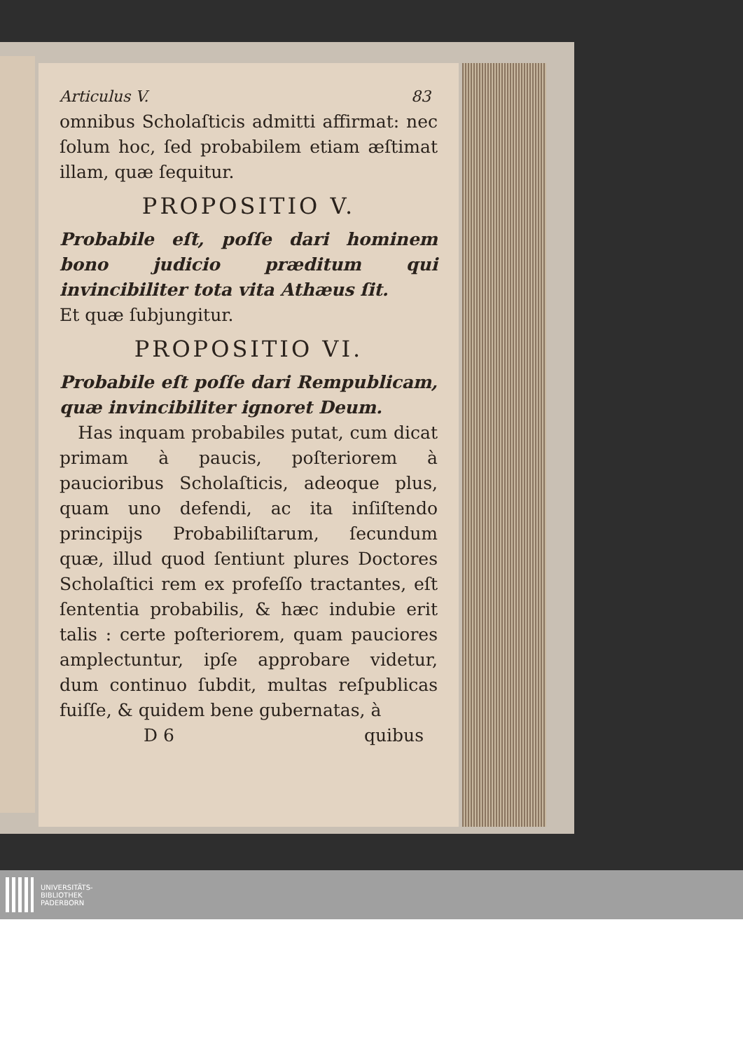Articulus V. 83
omnibus Scholaſticis admitti affirmat: nec ſolum hoc, ſed probabilem etiam æſtimat illam, quæ ſequitur.
PROPOSITIO V.
Probabile eſt, poſſe dari hominem bono judicio præditum qui invincibiliter tota vita Athæus ſit.
Et quæ ſubjungitur.
PROPOSITIO VI.
Probabile eſt poſſe dari Rempublicam, quæ invincibiliter ignoret Deum.
Has inquam probabiles putat, cum dicat primam à paucis, poſteriorem à paucioribus Scholaſticis, adeoque plus, quam uno defendi, ac ita inſiſtendo principijs Probabiliſtarum, ſecundum quæ, illud quod ſentiunt plures Doctores Scholaſtici rem ex profeſſo tractantes, eſt ſententia probabilis, & hæc indubie erit talis : certe poſteriorem, quam pauciores amplectuntur, ipſe approbare videtur, dum continuo ſubdit, multas reſpublicas fuiſſe, & quidem bene gubernatas, à
D 6 quibus
UNIVERSITÄTS-
BIBLIOTHEK
PADERBORN